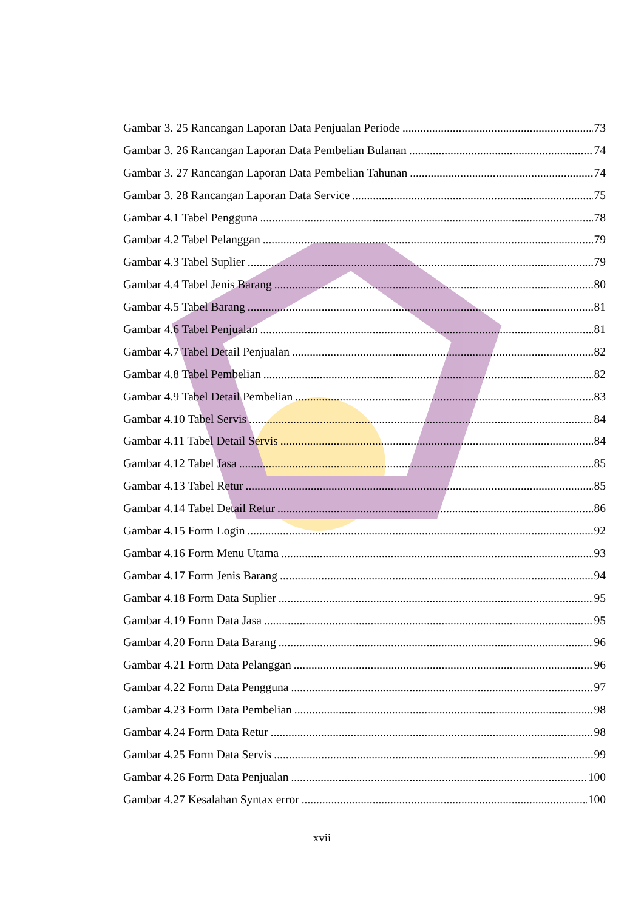Gambar 3. 25 Rancangan Laporan Data Penjualan Periode 73
Gambar 3. 26 Rancangan Laporan Data Pembelian Bulanan 74
Gambar 3. 27 Rancangan Laporan Data Pembelian Tahunan 74
Gambar 3. 28 Rancangan Laporan Data Service 75
Gambar 4.1 Tabel Pengguna 78
Gambar 4.2 Tabel Pelanggan 79
Gambar 4.3 Tabel Suplier 79
Gambar 4.4 Tabel Jenis Barang 80
Gambar 4.5 Tabel Barang 81
Gambar 4.6 Tabel Penjualan 81
Gambar 4.7 Tabel Detail Penjualan 82
Gambar 4.8 Tabel Pembelian 82
Gambar 4.9 Tabel Detail Pembelian 83
Gambar 4.10 Tabel Servis 84
Gambar 4.11 Tabel Detail Servis 84
Gambar 4.12 Tabel Jasa 85
Gambar 4.13 Tabel Retur 85
Gambar 4.14 Tabel Detail Retur 86
Gambar 4.15 Form Login 92
Gambar 4.16 Form Menu Utama 93
Gambar 4.17 Form Jenis Barang 94
Gambar 4.18 Form Data Suplier 95
Gambar 4.19 Form Data Jasa 95
Gambar 4.20 Form Data Barang 96
Gambar 4.21 Form Data Pelanggan 96
Gambar 4.22 Form Data Pengguna 97
Gambar 4.23 Form Data Pembelian 98
Gambar 4.24 Form Data Retur 98
Gambar 4.25 Form Data Servis 99
Gambar 4.26 Form Data Penjualan 100
Gambar 4.27 Kesalahan Syntax error 100
xvii